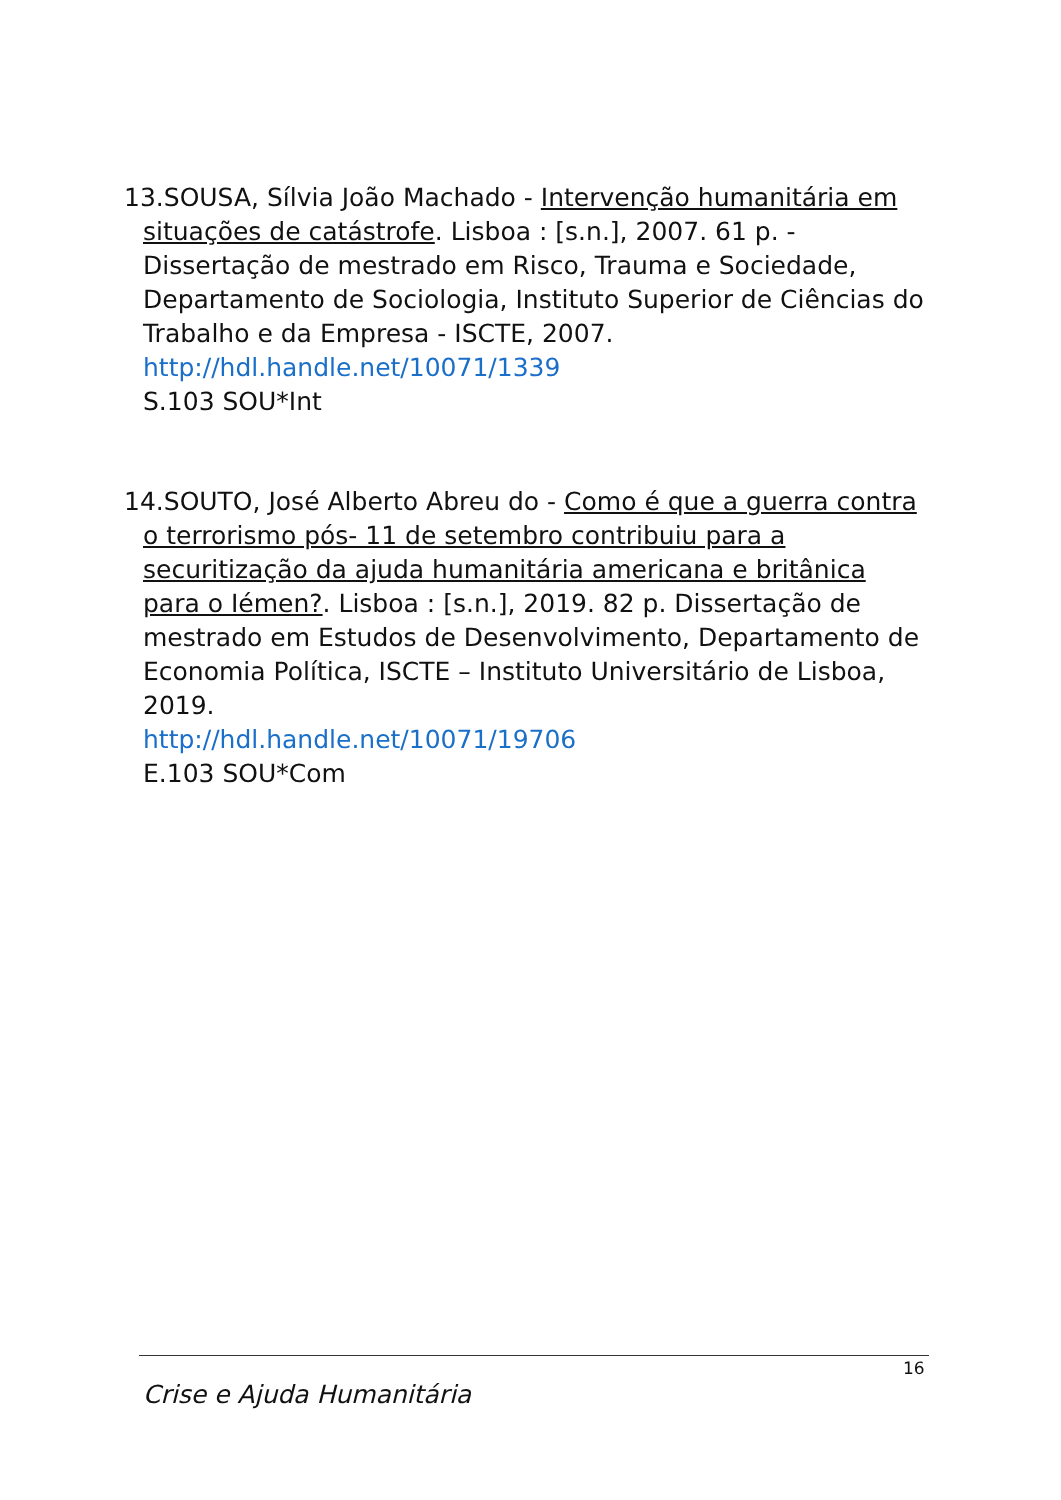13.SOUSA, Sílvia João Machado - Intervenção humanitária em situações de catástrofe. Lisboa : [s.n.], 2007. 61 p. - Dissertação de mestrado em Risco, Trauma e Sociedade, Departamento de Sociologia, Instituto Superior de Ciências do Trabalho e da Empresa - ISCTE, 2007.
http://hdl.handle.net/10071/1339
S.103 SOU*Int
14.SOUTO, José Alberto Abreu do - Como é que a guerra contra o terrorismo pós- 11 de setembro contribuiu para a securitização da ajuda humanitária americana e britânica para o Iémen?. Lisboa : [s.n.], 2019. 82 p. Dissertação de mestrado em Estudos de Desenvolvimento, Departamento de Economia Política, ISCTE – Instituto Universitário de Lisboa, 2019.
http://hdl.handle.net/10071/19706
E.103 SOU*Com
16
Crise e Ajuda Humanitária